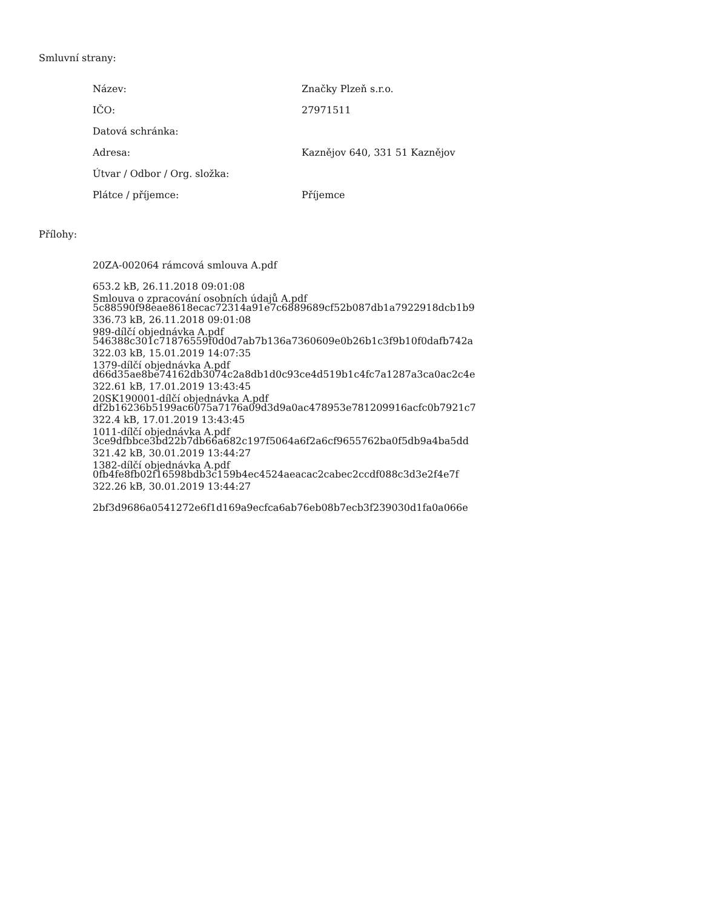Smluvní strany:
| Název: | Značky Plzeň s.r.o. |
| IČO: | 27971511 |
| Datová schránka: | |
| Adresa: | Kaznějov 640, 331 51 Kaznějov |
| Útvar / Odbor / Org. složka: | |
| Plátce / příjemce: | Příjemce |
Přílohy:
20ZA-002064 rámcová smlouva A.pdf
653.2 kB, 26.11.2018 09:01:08
5c88590f98eae8618ecac72314a91e7c6889689cf52b087db1a7922918dcb1b9
Smlouva o zpracování osobních údajů A.pdf
336.73 kB, 26.11.2018 09:01:08
546388c301c71876559f0d0d7ab7b136a7360609e0b26b1c3f9b10f0dafb742a
989-dílčí objednávka A.pdf
322.03 kB, 15.01.2019 14:07:35
d66d35ae8be74162db3074c2a8db1d0c93ce4d519b1c4fc7a1287a3ca0ac2c4e
1379-dílčí objednávka A.pdf
322.61 kB, 17.01.2019 13:43:45
df2b16236b5199ac6075a7176a09d3d9a0ac478953e781209916acfc0b7921c7
20SK190001-dílčí objednávka A.pdf
322.4 kB, 17.01.2019 13:43:45
3ce9dfbbce3bd22b7db66a682c197f5064a6f2a6cf9655762ba0f5db9a4ba5dd
1011-dílčí objednávka A.pdf
321.42 kB, 30.01.2019 13:44:27
0fb4fe8fb02f16598bdb3c159b4ec4524aeacac2cabec2ccdf088c3d3e2f4e7f
1382-dílčí objednávka A.pdf
322.26 kB, 30.01.2019 13:44:27
2bf3d9686a0541272e6f1d169a9ecfca6ab76eb08b7ecb3f239030d1fa0a066e